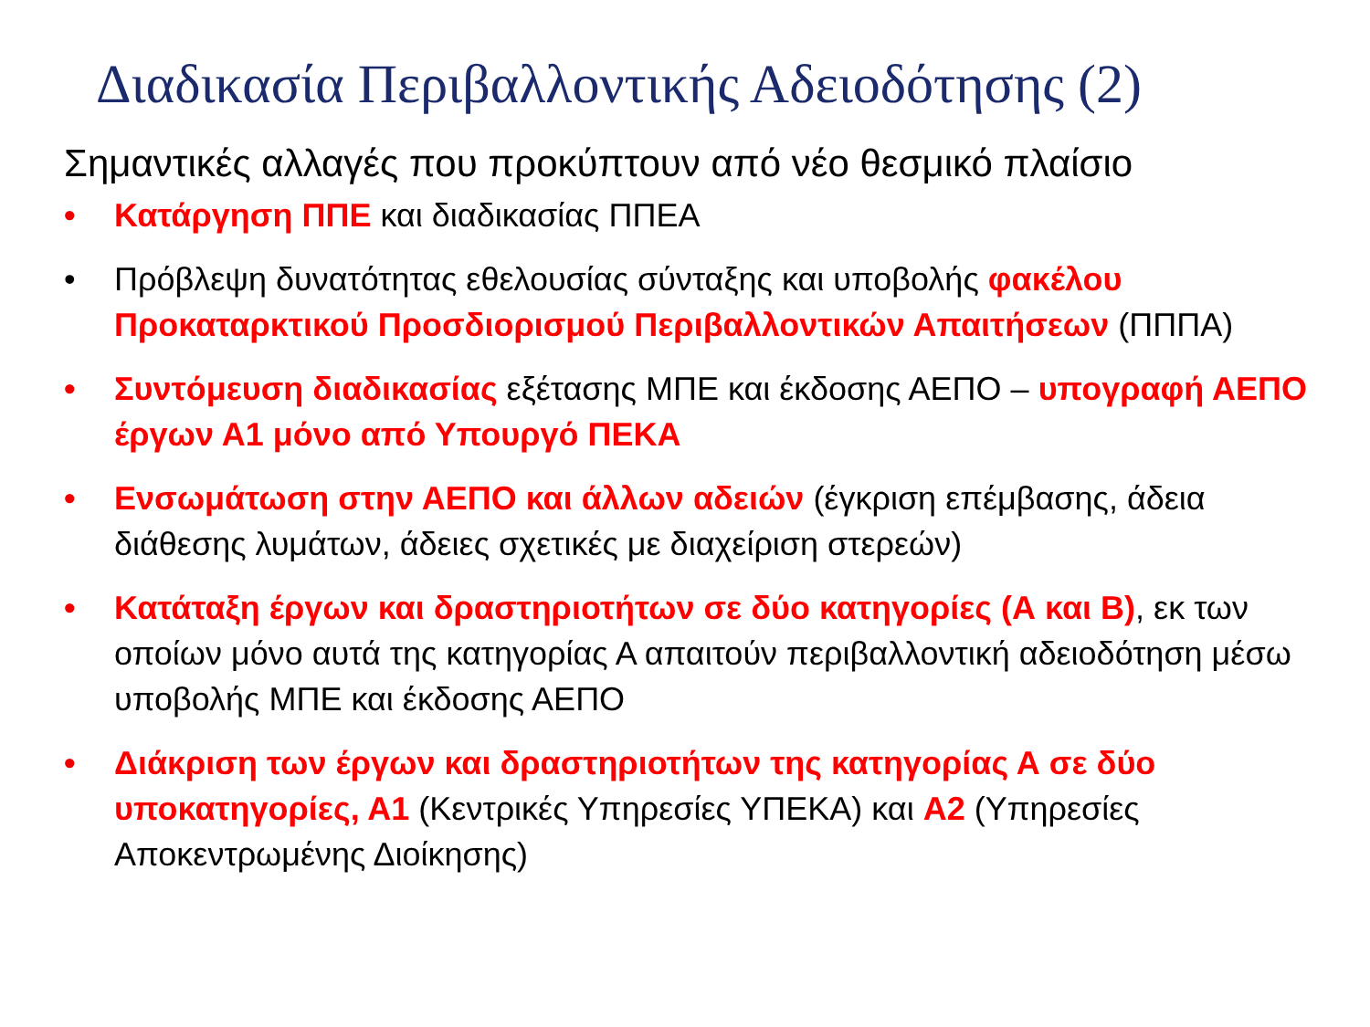Διαδικασία Περιβαλλοντικής Αδειοδότησης (2)
Σημαντικές αλλαγές που προκύπτουν από νέο θεσμικό πλαίσιο
• Κατάργηση ΠΠΕ και διαδικασίας ΠΠΕΑ
• Πρόβλεψη δυνατότητας εθελουσίας σύνταξης και υποβολής φακέλου Προκαταρκτικού Προσδιορισμού Περιβαλλοντικών Απαιτήσεων (ΠΠΠΑ)
• Συντόμευση διαδικασίας εξέτασης ΜΠΕ και έκδοσης ΑΕΠΟ – υπογραφή ΑΕΠΟ έργων Α1 μόνο από Υπουργό ΠΕΚΑ
• Ενσωμάτωση στην ΑΕΠΟ και άλλων αδειών (έγκριση επέμβασης, άδεια διάθεσης λυμάτων, άδειες σχετικές με διαχείριση στερεών)
• Κατάταξη έργων και δραστηριοτήτων σε δύο κατηγορίες (Α και Β), εκ των οποίων μόνο αυτά της κατηγορίας Α απαιτούν περιβαλλοντική αδειοδότηση μέσω υποβολής ΜΠΕ και έκδοσης ΑΕΠΟ
• Διάκριση των έργων και δραστηριοτήτων της κατηγορίας Α σε δύο υποκατηγορίες, Α1 (Κεντρικές Υπηρεσίες ΥΠΕΚΑ) και Α2 (Υπηρεσίες Αποκεντρωμένης Διοίκησης)